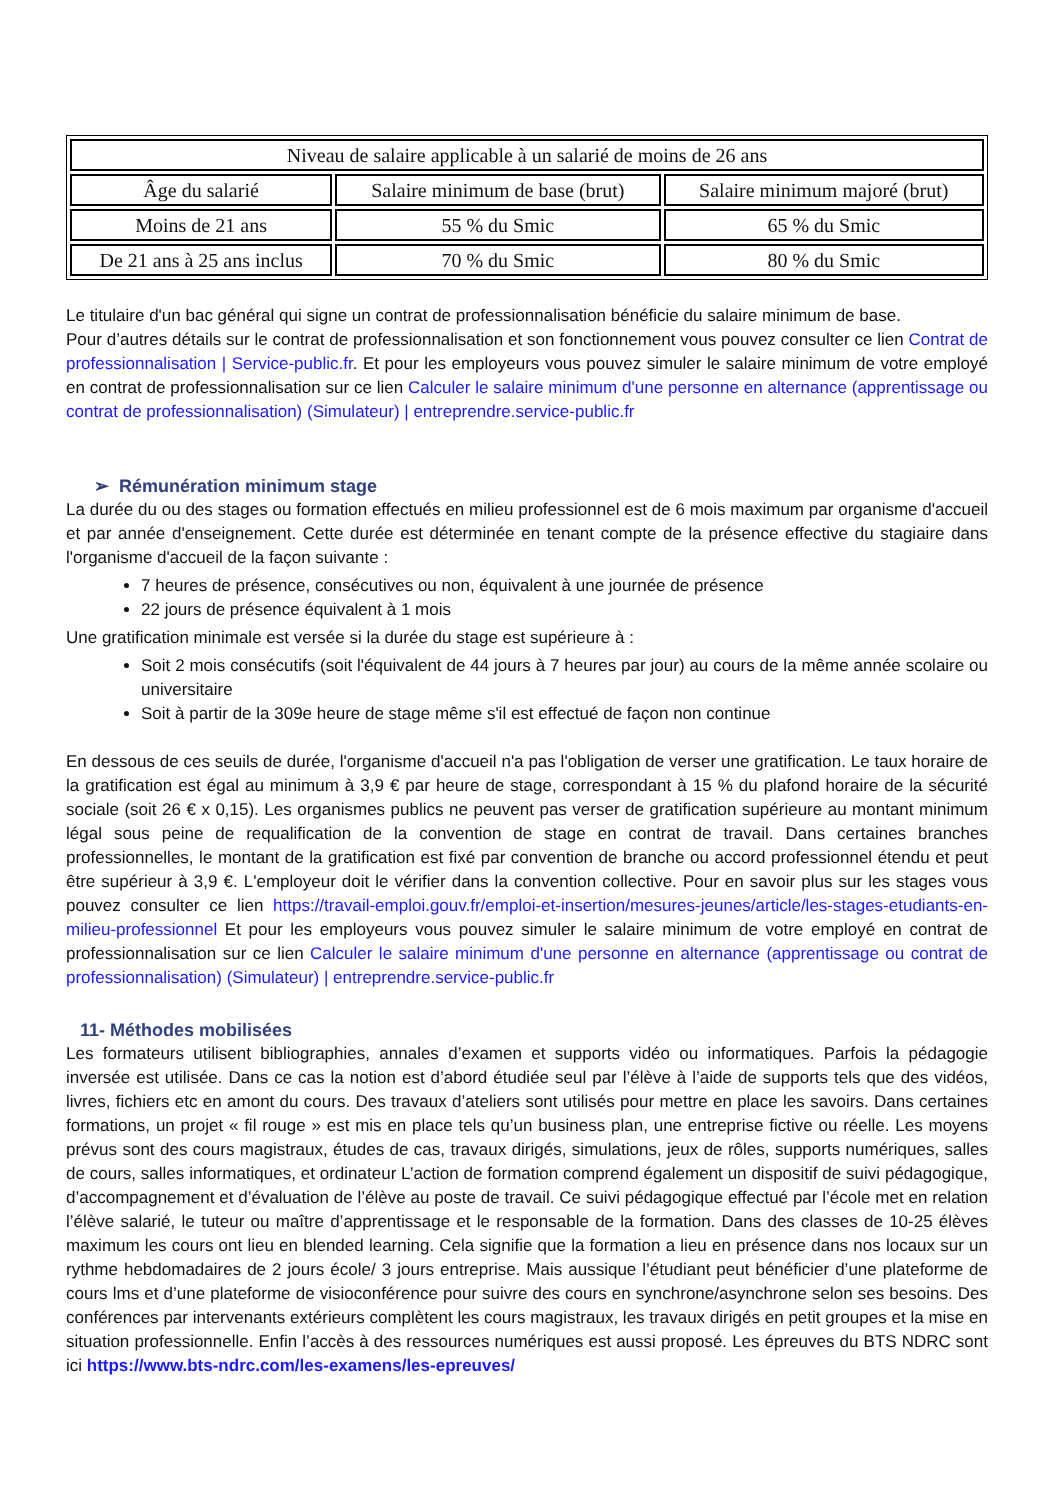| Niveau de salaire applicable à un salarié de moins de 26 ans | | |
| --- | --- | --- |
| Âge du salarié | Salaire minimum de base (brut) | Salaire minimum majoré (brut) |
| Moins de 21 ans | 55 % du Smic | 65 % du Smic |
| De 21 ans à 25 ans inclus | 70 % du Smic | 80 % du Smic |
Le titulaire d'un bac général qui signe un contrat de professionnalisation bénéficie du salaire minimum de base.
Pour d’autres détails sur le contrat de professionnalisation et son fonctionnement vous pouvez consulter ce lien Contrat de professionnalisation | Service-public.fr. Et pour les employeurs vous pouvez simuler le salaire minimum de votre employé en contrat de professionnalisation sur ce lien Calculer le salaire minimum d'une personne en alternance (apprentissage ou contrat de professionnalisation) (Simulateur) | entreprendre.service-public.fr
➢ Rémunération minimum stage
La durée du ou des stages ou formation effectués en milieu professionnel est de 6 mois maximum par organisme d'accueil et par année d'enseignement. Cette durée est déterminée en tenant compte de la présence effective du stagiaire dans l'organisme d'accueil de la façon suivante :
7 heures de présence, consécutives ou non, équivalent à une journée de présence
22 jours de présence équivalent à 1 mois
Une gratification minimale est versée si la durée du stage est supérieure à :
Soit 2 mois consécutifs (soit l'équivalent de 44 jours à 7 heures par jour) au cours de la même année scolaire ou universitaire
Soit à partir de la 309e heure de stage même s'il est effectué de façon non continue
En dessous de ces seuils de durée, l'organisme d'accueil n'a pas l'obligation de verser une gratification. Le taux horaire de la gratification est égal au minimum à 3,9 € par heure de stage, correspondant à 15 % du plafond horaire de la sécurité sociale (soit 26 € x 0,15). Les organismes publics ne peuvent pas verser de gratification supérieure au montant minimum légal sous peine de requalification de la convention de stage en contrat de travail. Dans certaines branches professionnelles, le montant de la gratification est fixé par convention de branche ou accord professionnel étendu et peut être supérieur à 3,9 €. L'employeur doit le vérifier dans la convention collective. Pour en savoir plus sur les stages vous pouvez consulter ce lien https://travail-emploi.gouv.fr/emploi-et-insertion/mesures-jeunes/article/les-stages-etudiants-en-milieu-professionnel Et pour les employeurs vous pouvez simuler le salaire minimum de votre employé en contrat de professionnalisation sur ce lien Calculer le salaire minimum d'une personne en alternance (apprentissage ou contrat de professionnalisation) (Simulateur) | entreprendre.service-public.fr
11- Méthodes mobilisées
Les formateurs utilisent bibliographies, annales d’examen et supports vidéo ou informatiques. Parfois la pédagogie inversée est utilisée. Dans ce cas la notion est d’abord étudiée seul par l’élève à l’aide de supports tels que des vidéos, livres, fichiers etc en amont du cours. Des travaux d’ateliers sont utilisés pour mettre en place les savoirs. Dans certaines formations, un projet « fil rouge » est mis en place tels qu’un business plan, une entreprise fictive ou réelle. Les moyens prévus sont des cours magistraux, études de cas, travaux dirigés, simulations, jeux de rôles, supports numériques, salles de cours, salles informatiques, et ordinateur L’action de formation comprend également un dispositif de suivi pédagogique, d’accompagnement et d’évaluation de l’élève au poste de travail. Ce suivi pédagogique effectué par l’école met en relation l’élève salarié, le tuteur ou maître d’apprentissage et le responsable de la formation. Dans des classes de 10-25 élèves maximum les cours ont lieu en blended learning. Cela signifie que la formation a lieu en présence dans nos locaux sur un rythme hebdomadaires de 2 jours école/ 3 jours entreprise. Mais aussique l’étudiant peut bénéficier d’une plateforme de cours lms et d’une plateforme de visioconférence pour suivre des cours en synchrone/asynchrone selon ses besoins. Des conférences par intervenants extérieurs complètent les cours magistraux, les travaux dirigés en petit groupes et la mise en situation professionnelle. Enfin l’accès à des ressources numériques est aussi proposé. Les épreuves du BTS NDRC sont ici https://www.bts-ndrc.com/les-examens/les-epreuves/